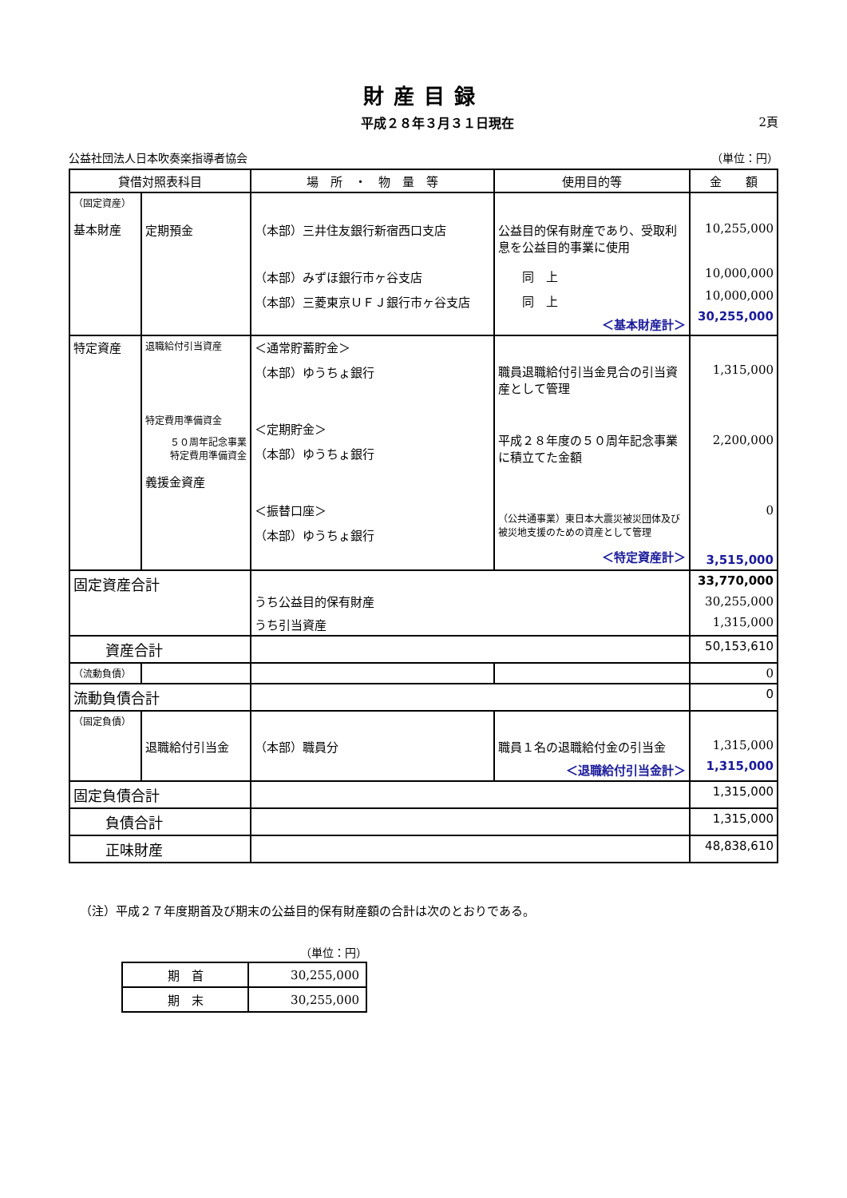財産目録
平成２８年３月３１日現在 2頁
公益社団法人日本吹奏楽指導者協会 （単位：円）
| 貸借対照表科目 | | 場 所 ・ 物 量 等 | 使用目的等 | 金 額 |
| --- | --- | --- | --- | --- |
| （固定資産） 基本財産 | 定期預金 | （本部）三井住友銀行新宿西口支店 （本部）みずほ銀行市ヶ谷支店 （本部）三菱東京ＵＦＪ銀行市ヶ谷支店 | 公益目的保有財産であり、受取利息を公益目的事業に使用 同 上 同 上 ＜基本財産計＞ | 10,255,000 10,000,000 10,000,000 30,255,000 |
| 特定資産 | 退職給付引当資産 特定費用準備資金 ５０周年記念事業 特定費用準備資金 義援金資産 | ＜通常貯蓄貯金＞ （本部）ゆうちょ銀行 ＜定期貯金＞ （本部）ゆうちょ銀行 ＜振替口座＞ （本部）ゆうちょ銀行 | 職員退職給付引当金見合の引当資産として管理 平成２８年度の５０周年記念事業に積立てた金額 （公共通事業）東日本大震災被災団体及び被災地支援のための資産として管理 ＜特定資産計＞ | 1,315,000 2,200,000 0 3,515,000 |
| 固定資産合計 | | うち公益目的保有財産 うち引当資産 | | 33,770,000 30,255,000 1,315,000 |
| 資産合計 | | | | 50,153,610 |
| （流動負債） | | | | 0 |
| 流動負債合計 | | | | 0 |
| （固定負債） | 退職給付引当金 | （本部）職員分 | 職員１名の退職給付金の引当金 ＜退職給付引当金計＞ | 1,315,000 1,315,000 |
| 固定負債合計 | | | | 1,315,000 |
| 負債合計 | | | | 1,315,000 |
| 正味財産 | | | | 48,838,610 |
（注）平成２７年度期首及び期末の公益目的保有財産額の合計は次のとおりである。
（単位：円）
| 期 首 | 30,255,000 |
| 期 末 | 30,255,000 |